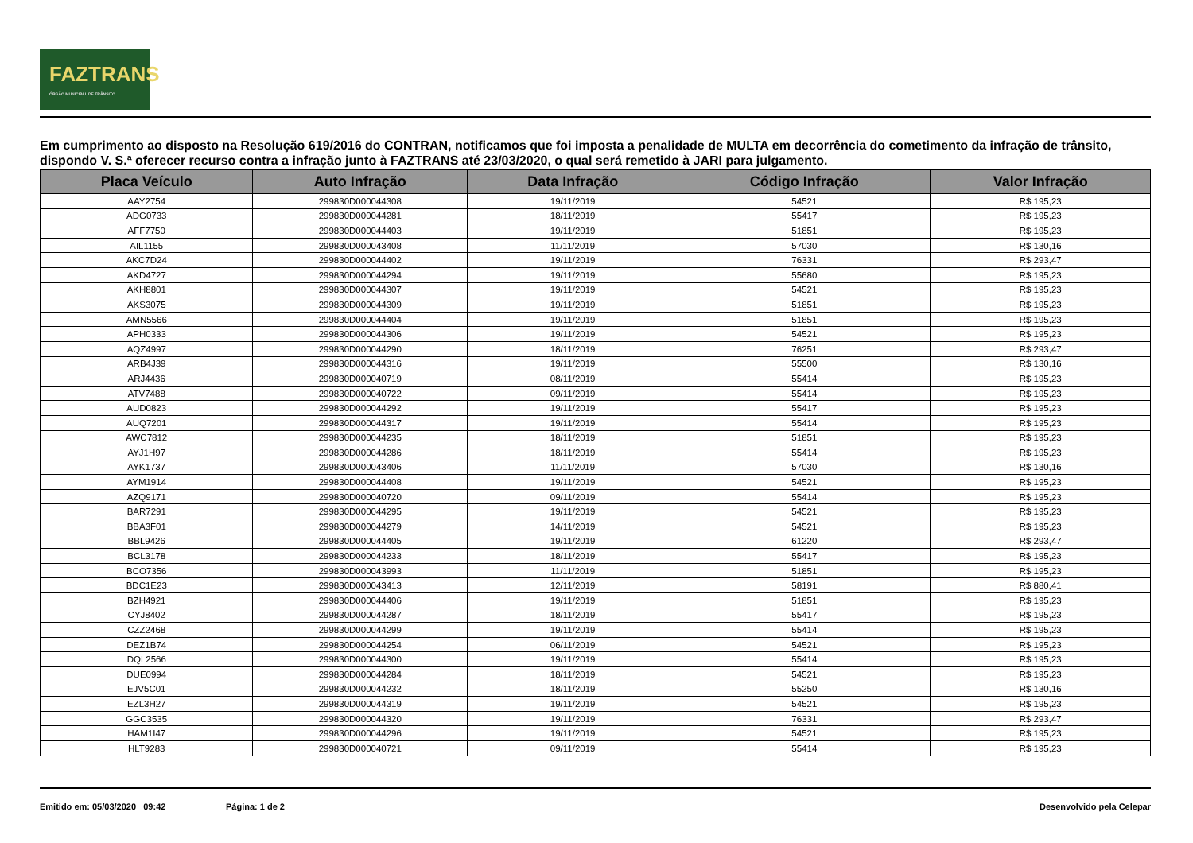FAZTRANS
ÓRGÃO MUNICIPAL DE TRÂNSITO
Em cumprimento ao disposto na Resolução 619/2016 do CONTRAN, notificamos que foi imposta a penalidade de MULTA em decorrência do cometimento da infração de trânsito, dispondo V. S.ª oferecer recurso contra a infração junto à FAZTRANS até 23/03/2020, o qual será remetido à JARI para julgamento.
| Placa Veículo | Auto Infração | Data Infração | Código Infração | Valor Infração |
| --- | --- | --- | --- | --- |
| AAY2754 | 299830D000044308 | 19/11/2019 | 54521 | R$ 195,23 |
| ADG0733 | 299830D000044281 | 18/11/2019 | 55417 | R$ 195,23 |
| AFF7750 | 299830D000044403 | 19/11/2019 | 51851 | R$ 195,23 |
| AIL1155 | 299830D000043408 | 11/11/2019 | 57030 | R$ 130,16 |
| AKC7D24 | 299830D000044402 | 19/11/2019 | 76331 | R$ 293,47 |
| AKD4727 | 299830D000044294 | 19/11/2019 | 55680 | R$ 195,23 |
| AKH8801 | 299830D000044307 | 19/11/2019 | 54521 | R$ 195,23 |
| AKS3075 | 299830D000044309 | 19/11/2019 | 51851 | R$ 195,23 |
| AMN5566 | 299830D000044404 | 19/11/2019 | 51851 | R$ 195,23 |
| APH0333 | 299830D000044306 | 19/11/2019 | 54521 | R$ 195,23 |
| AQZ4997 | 299830D000044290 | 18/11/2019 | 76251 | R$ 293,47 |
| ARB4J39 | 299830D000044316 | 19/11/2019 | 55500 | R$ 130,16 |
| ARJ4436 | 299830D000040719 | 08/11/2019 | 55414 | R$ 195,23 |
| ATV7488 | 299830D000040722 | 09/11/2019 | 55414 | R$ 195,23 |
| AUD0823 | 299830D000044292 | 19/11/2019 | 55417 | R$ 195,23 |
| AUQ7201 | 299830D000044317 | 19/11/2019 | 55414 | R$ 195,23 |
| AWC7812 | 299830D000044235 | 18/11/2019 | 51851 | R$ 195,23 |
| AYJ1H97 | 299830D000044286 | 18/11/2019 | 55414 | R$ 195,23 |
| AYK1737 | 299830D000043406 | 11/11/2019 | 57030 | R$ 130,16 |
| AYM1914 | 299830D000044408 | 19/11/2019 | 54521 | R$ 195,23 |
| AZQ9171 | 299830D000040720 | 09/11/2019 | 55414 | R$ 195,23 |
| BAR7291 | 299830D000044295 | 19/11/2019 | 54521 | R$ 195,23 |
| BBA3F01 | 299830D000044279 | 14/11/2019 | 54521 | R$ 195,23 |
| BBL9426 | 299830D000044405 | 19/11/2019 | 61220 | R$ 293,47 |
| BCL3178 | 299830D000044233 | 18/11/2019 | 55417 | R$ 195,23 |
| BCO7356 | 299830D000043993 | 11/11/2019 | 51851 | R$ 195,23 |
| BDC1E23 | 299830D000043413 | 12/11/2019 | 58191 | R$ 880,41 |
| BZH4921 | 299830D000044406 | 19/11/2019 | 51851 | R$ 195,23 |
| CYJ8402 | 299830D000044287 | 18/11/2019 | 55417 | R$ 195,23 |
| CZZ2468 | 299830D000044299 | 19/11/2019 | 55414 | R$ 195,23 |
| DEZ1B74 | 299830D000044254 | 06/11/2019 | 54521 | R$ 195,23 |
| DQL2566 | 299830D000044300 | 19/11/2019 | 55414 | R$ 195,23 |
| DUE0994 | 299830D000044284 | 18/11/2019 | 54521 | R$ 195,23 |
| EJV5C01 | 299830D000044232 | 18/11/2019 | 55250 | R$ 130,16 |
| EZL3H27 | 299830D000044319 | 19/11/2019 | 54521 | R$ 195,23 |
| GGC3535 | 299830D000044320 | 19/11/2019 | 76331 | R$ 293,47 |
| HAM1I47 | 299830D000044296 | 19/11/2019 | 54521 | R$ 195,23 |
| HLT9283 | 299830D000040721 | 09/11/2019 | 55414 | R$ 195,23 |
Emitido em: 05/03/2020 09:42 Página: 1 de 2 Desenvolvido pela Celepar